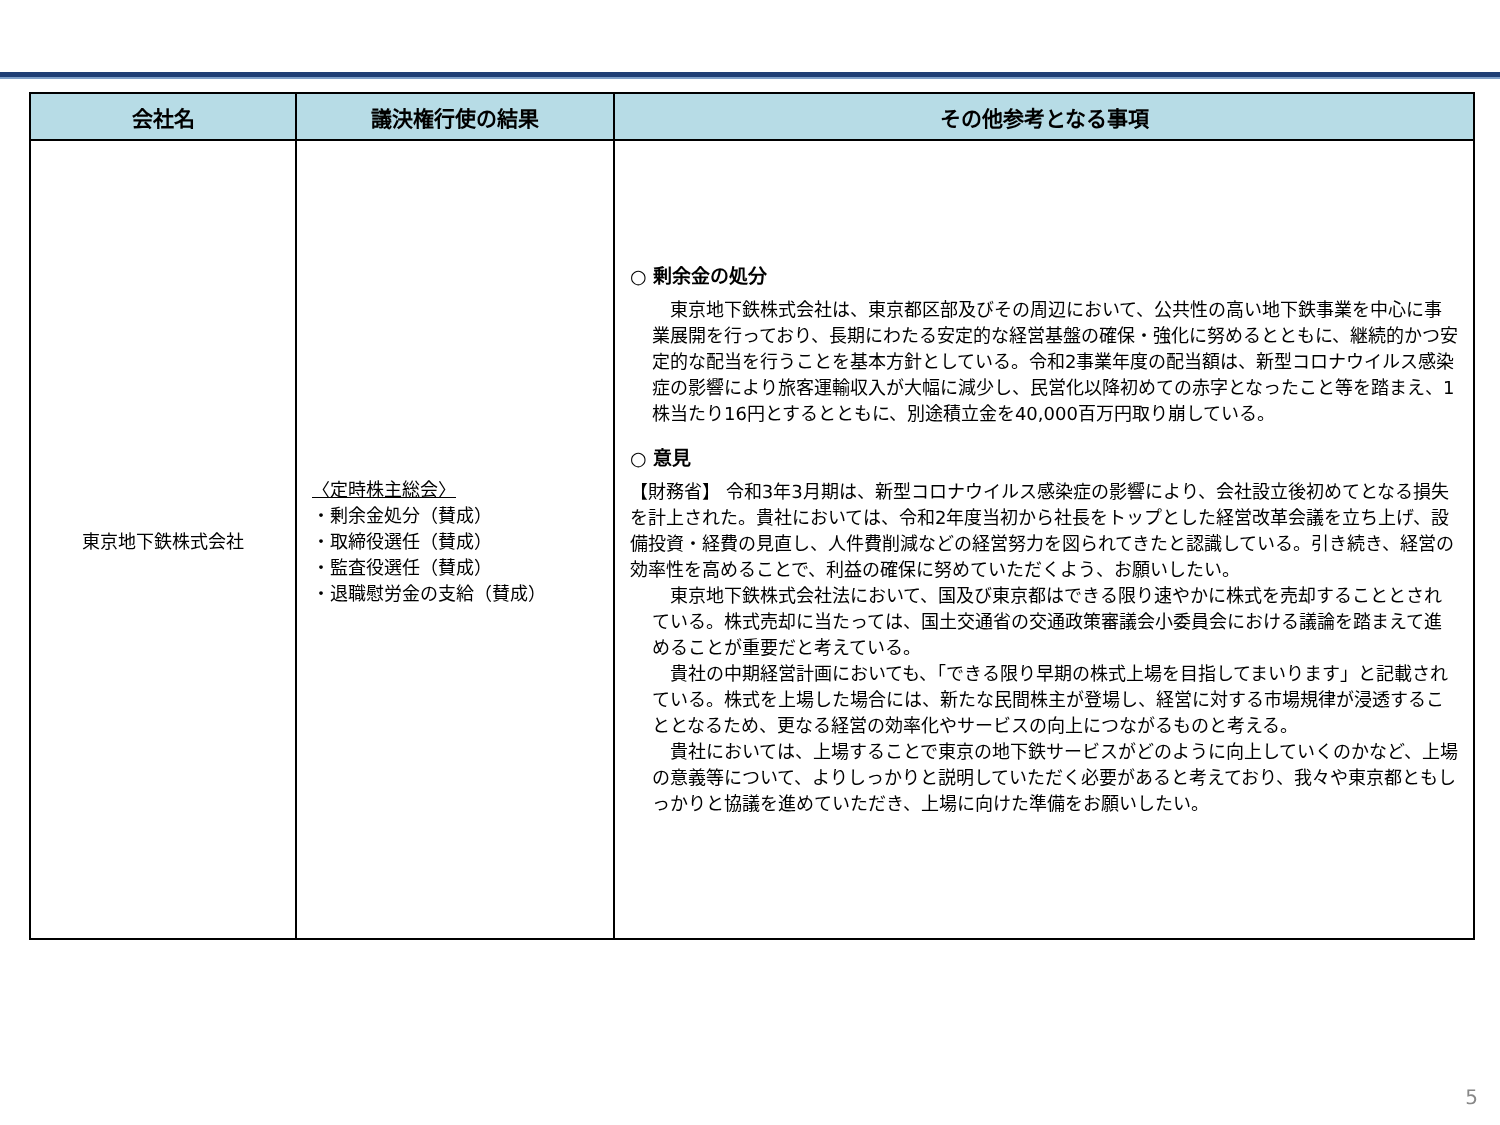| 会社名 | 議決権行使の結果 | その他参考となる事項 |
| --- | --- | --- |
| 東京地下鉄株式会社 | 〈定時株主総会〉 ・剰余金処分（賛成） ・取締役選任（賛成） ・監査役選任（賛成） ・退職慰労金の支給（賛成） | ○ 剰余金の処分 東京地下鉄株式会社は、東京都区部及びその周辺において、公共性の高い地下鉄事業を中心に事業展開を行っており、長期にわたる安定的な経営基盤の確保・強化に努めるとともに、継続的かつ安定的な配当を行うことを基本方針としている。令和2事業年度の配当額は、新型コロナウイルス感染症の影響により旅客運輸収入が大幅に減少し、民営化以降初めての赤字となったこと等を踏まえ、1株当たり16円とするとともに、別途積立金を40,000百万円取り崩している。 ○ 意見 【財務省】 令和3年3月期は、新型コロナウイルス感染症の影響により、会社設立後初めてとなる損失を計上された。貴社においては、令和2年度当初から社長をトップとした経営改革会議を立ち上げ、設備投資・経費の見直し、人件費削減などの経営努力を図られてきたと認識している。引き続き、経営の効率性を高めることで、利益の確保に努めていただくよう、お願いしたい。 東京地下鉄株式会社法において、国及び東京都はできる限り速やかに株式を売却することとされている。株式売却に当たっては、国土交通省の交通政策審議会小委員会における議論を踏まえて進めることが重要だと考えている。 貴社の中期経営計画においても、「できる限り早期の株式上場を目指してまいります」と記載されている。株式を上場した場合には、新たな民間株主が登場し、経営に対する市場規律が浸透することとなるため、更なる経営の効率化やサービスの向上につながるものと考える。 貴社においては、上場することで東京の地下鉄サービスがどのように向上していくのかなど、上場の意義等について、よりしっかりと説明していただく必要があると考えており、我々や東京都ともしっかりと協議を進めていただき、上場に向けた準備をお願いしたい。 |
5